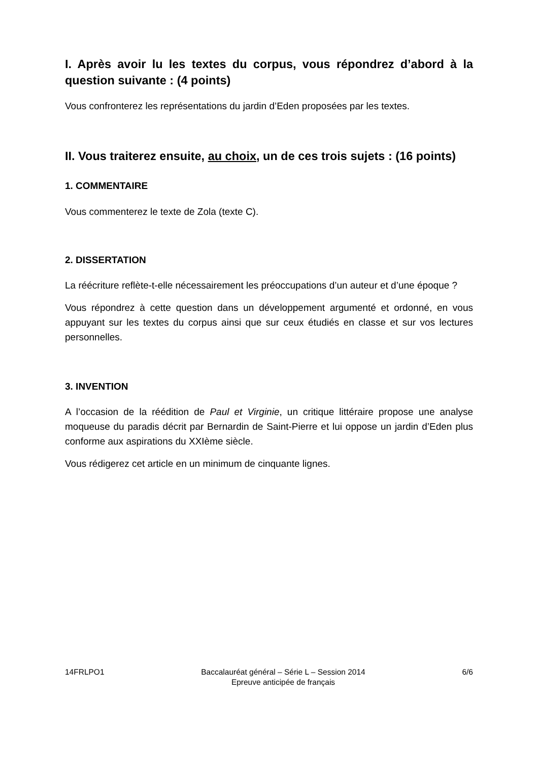I. Après avoir lu les textes du corpus, vous répondrez d’abord à la question suivante : (4 points)
Vous confronterez les représentations du jardin d’Eden proposées par les textes.
II. Vous traiterez ensuite, au choix, un de ces trois sujets : (16 points)
1. COMMENTAIRE
Vous commenterez le texte de Zola (texte C).
2. DISSERTATION
La réécriture reflète-t-elle nécessairement les préoccupations d’un auteur et d’une époque ?
Vous répondrez à cette question dans un développement argumenté et ordonné, en vous appuyant sur les textes du corpus ainsi que sur ceux étudiés en classe et sur vos lectures personnelles.
3. INVENTION
A l’occasion de la réédition de Paul et Virginie, un critique littéraire propose une analyse moqueuse du paradis décrit par Bernardin de Saint-Pierre et lui oppose un jardin d’Eden plus conforme aux aspirations du XXIème siècle.
Vous rédigerez cet article en un minimum de cinquante lignes.
14FRLPO1 Baccalauréat général – Série L – Session 2014
Epreuve anticipée de français 6/6